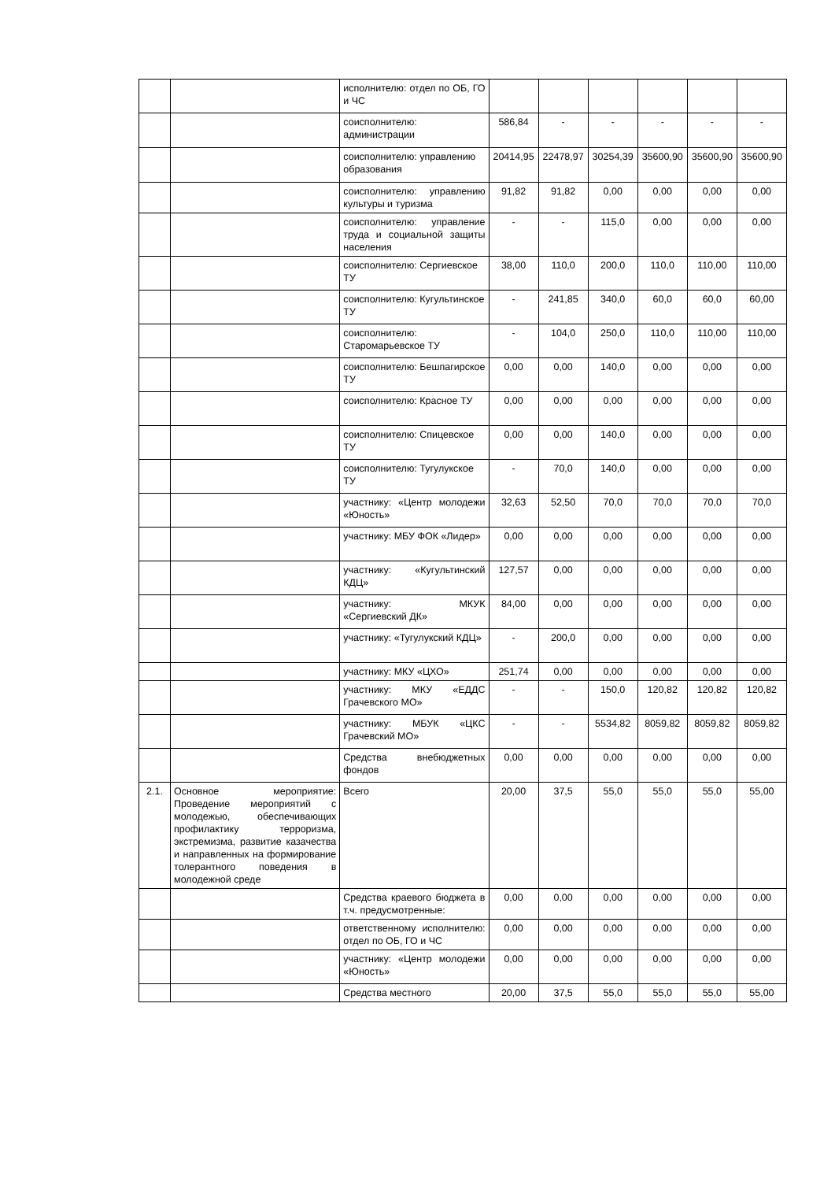| | | исполнителю: отдел по ОБ, ГО и ЧС | | | | | | |
| | | соисполнителю: администрации | 586,84 | - | - | - | - | - |
| | | соисполнителю: управлению образования | 20414,95 | 22478,97 | 30254,39 | 35600,90 | 35600,90 | 35600,90 |
| | | соисполнителю: управлению культуры и туризма | 91,82 | 91,82 | 0,00 | 0,00 | 0,00 | 0,00 |
| | | соисполнителю: управление труда и социальной защиты населения | - | - | 115,0 | 0,00 | 0,00 | 0,00 |
| | | соисполнителю: Сергиевское ТУ | 38,00 | 110,0 | 200,0 | 110,0 | 110,00 | 110,00 |
| | | соисполнителю: Кугультинское ТУ | - | 241,85 | 340,0 | 60,0 | 60,0 | 60,00 |
| | | соисполнителю: Старомарьевское ТУ | - | 104,0 | 250,0 | 110,0 | 110,00 | 110,00 |
| | | соисполнителю: Бешпагирское ТУ | 0,00 | 0,00 | 140,0 | 0,00 | 0,00 | 0,00 |
| | | соисполнителю: Красное ТУ | 0,00 | 0,00 | 0,00 | 0,00 | 0,00 | 0,00 |
| | | соисполнителю: Спицевское ТУ | 0,00 | 0,00 | 140,0 | 0,00 | 0,00 | 0,00 |
| | | соисполнителю: Тугулукское ТУ | - | 70,0 | 140,0 | 0,00 | 0,00 | 0,00 |
| | | участнику: «Центр молодежи «Юность» | 32,63 | 52,50 | 70,0 | 70,0 | 70,0 | 70,0 |
| | | участнику: МБУ ФОК «Лидер» | 0,00 | 0,00 | 0,00 | 0,00 | 0,00 | 0,00 |
| | | участнику: «Кугультинский КДЦ» | 127,57 | 0,00 | 0,00 | 0,00 | 0,00 | 0,00 |
| | | участнику: МКУК «Сергиевский ДК» | 84,00 | 0,00 | 0,00 | 0,00 | 0,00 | 0,00 |
| | | участнику: «Тугулукский КДЦ» | - | 200,0 | 0,00 | 0,00 | 0,00 | 0,00 |
| | | участнику: МКУ «ЦХО» | 251,74 | 0,00 | 0,00 | 0,00 | 0,00 | 0,00 |
| | | участнику: МКУ «ЕДДС Грачевского МО» | - | - | 150,0 | 120,82 | 120,82 | 120,82 |
| | | участнику: МБУК «ЦКС Грачевский МО» | - | - | 5534,82 | 8059,82 | 8059,82 | 8059,82 |
| | | Средства внебюджетных фондов | 0,00 | 0,00 | 0,00 | 0,00 | 0,00 | 0,00 |
| 2.1. | Основное мероприятие: Проведение мероприятий с молодежью, обеспечивающих профилактику терроризма, экстремизма, развитие казачества и направленных на формирование толерантного поведения в молодежной среде | Всего | 20,00 | 37,5 | 55,0 | 55,0 | 55,0 | 55,00 |
| | | Средства краевого бюджета в т.ч. предусмотренные: | 0,00 | 0,00 | 0,00 | 0,00 | 0,00 | 0,00 |
| | | ответственному исполнителю: отдел по ОБ, ГО и ЧС | 0,00 | 0,00 | 0,00 | 0,00 | 0,00 | 0,00 |
| | | участнику: «Центр молодежи «Юность» | 0,00 | 0,00 | 0,00 | 0,00 | 0,00 | 0,00 |
| | | Средства местного | 20,00 | 37,5 | 55,0 | 55,0 | 55,0 | 55,00 |